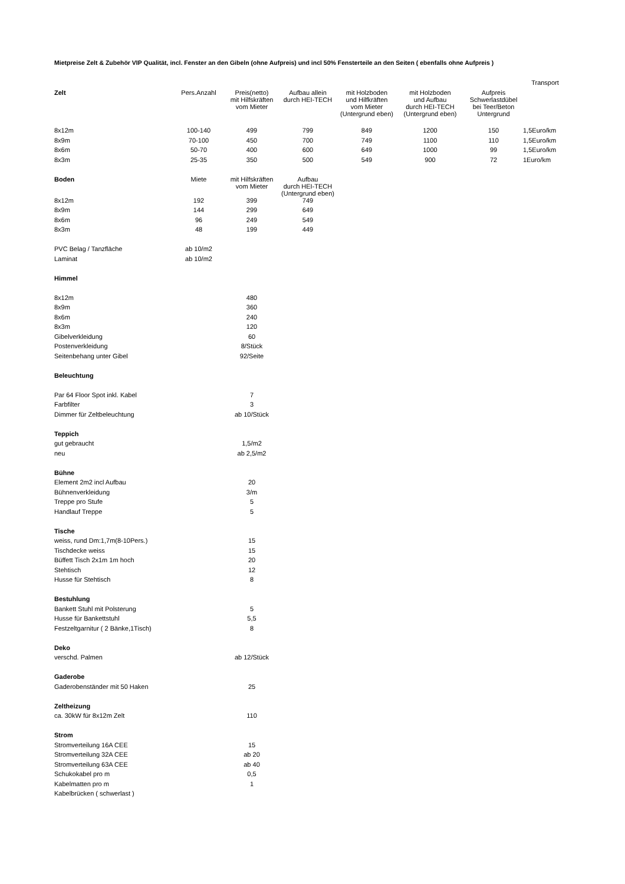Mietpreise Zelt & Zubehör VIP Qualität, incl. Fenster an den Gibeln (ohne Aufpreis) und incl 50% Fensterteile an den Seiten ( ebenfalls ohne Aufpreis )
| | | | | | | | Transport |
| Zelt | Pers.Anzahl | Preis(netto) mit Hilfskräften vom Mieter | Aufbau allein durch HEI-TECH | mit Holzboden und Hilfkräften vom Mieter (Untergrund eben) | mit Holzboden und Aufbau durch HEI-TECH (Untergrund eben) | Aufpreis Schwerlastdübel bei Teer/Beton Untergrund | |
| 8x12m | 100-140 | 499 | 799 | 849 | 1200 | 150 | 1,5Euro/km |
| 8x9m | 70-100 | 450 | 700 | 749 | 1100 | 110 | 1,5Euro/km |
| 8x6m | 50-70 | 400 | 600 | 649 | 1000 | 99 | 1,5Euro/km |
| 8x3m | 25-35 | 350 | 500 | 549 | 900 | 72 | 1Euro/km |
| Boden | Miete | mit Hilfskräften vom Mieter | Aufbau durch HEI-TECH (Untergrund eben) | | | | |
| 8x12m | 192 | 399 | 749 | | | | |
| 8x9m | 144 | 299 | 649 | | | | |
| 8x6m | 96 | 249 | 549 | | | | |
| 8x3m | 48 | 199 | 449 | | | | |
| PVC Belag / Tanzfläche | ab 10/m2 | | | | | | |
| Laminat | ab 10/m2 | | | | | | |
| Himmel | | | | | | | |
| 8x12m | | 480 | | | | | |
| 8x9m | | 360 | | | | | |
| 8x6m | | 240 | | | | | |
| 8x3m | | 120 | | | | | |
| Gibelverkleidung | | 60 | | | | | |
| Postenverkleidung | | 8/Stück | | | | | |
| Seitenbehang unter Gibel | | 92/Seite | | | | | |
| Beleuchtung | | | | | | | |
| Par 64 Floor Spot inkl. Kabel | | 7 | | | | | |
| Farbfilter | | 3 | | | | | |
| Dimmer für Zeltbeleuchtung | | ab 10/Stück | | | | | |
| Teppich | | | | | | | |
| gut gebraucht | | 1,5/m2 | | | | | |
| neu | | ab 2,5/m2 | | | | | |
| Bühne | | | | | | | |
| Element 2m2 incl Aufbau | | 20 | | | | | |
| Bühnenverkleidung | | 3/m | | | | | |
| Treppe pro Stufe | | 5 | | | | | |
| Handlauf Treppe | | 5 | | | | | |
| Tische | | | | | | | |
| weiss, rund Dm:1,7m(8-10Pers.) | | 15 | | | | | |
| Tischdecke weiss | | 15 | | | | | |
| Büffett Tisch 2x1m 1m hoch | | 20 | | | | | |
| Stehtisch | | 12 | | | | | |
| Husse für Stehtisch | | 8 | | | | | |
| Bestuhlung | | | | | | | |
| Bankett Stuhl mit Polsterung | | 5 | | | | | |
| Husse für Bankettstuhl | | 5,5 | | | | | |
| Festzeltgarnitur ( 2 Bänke,1Tisch) | | 8 | | | | | |
| Deko | | | | | | | |
| verschd. Palmen | | ab 12/Stück | | | | | |
| Gaderobe | | | | | | | |
| Gaderobenständer mit 50 Haken | | 25 | | | | | |
| Zeltheizung | | | | | | | |
| ca. 30kW für 8x12m Zelt | | 110 | | | | | |
| Strom | | | | | | | |
| Stromverteilung 16A CEE | | 15 | | | | | |
| Stromverteilung 32A CEE | | ab 20 | | | | | |
| Stromverteilung 63A CEE | | ab 40 | | | | | |
| Schukokabel pro m | | 0,5 | | | | | |
| Kabelmatten pro m | | 1 | | | | | |
| Kabelbrücken ( schwerlast ) | | | | | | | |